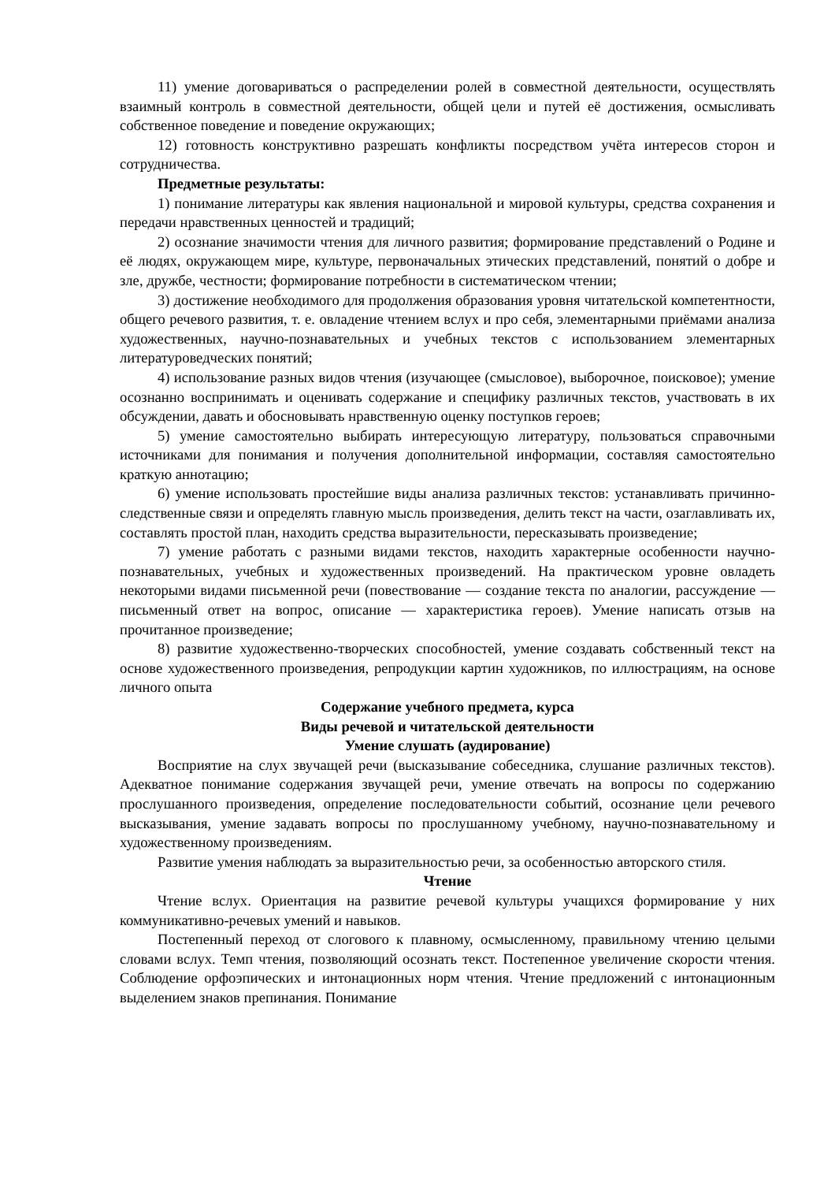11) умение договариваться о распределении ролей в совместной деятельности, осуществлять взаимный контроль в совместной деятельности, общей цели и путей её достижения, осмысливать собственное поведение и поведение окружающих;
12) готовность конструктивно разрешать конфликты посредством учёта интересов сторон и сотрудничества.
Предметные результаты:
1) понимание литературы как явления национальной и мировой культуры, средства сохранения и передачи нравственных ценностей и традиций;
2) осознание значимости чтения для личного развития; формирование представлений о Родине и её людях, окружающем мире, культуре, первоначальных этических представлений, понятий о добре и зле, дружбе, честности; формирование потребности в систематическом чтении;
3) достижение необходимого для продолжения образования уровня читательской компетентности, общего речевого развития, т. е. овладение чтением вслух и про себя, элементарными приёмами анализа художественных, научно-познавательных и учебных текстов с использованием элементарных литературоведческих понятий;
4) использование разных видов чтения (изучающее (смысловое), выборочное, поисковое); умение осознанно воспринимать и оценивать содержание и специфику различных текстов, участвовать в их обсуждении, давать и обосновывать нравственную оценку поступков героев;
5) умение самостоятельно выбирать интересующую литературу, пользоваться справочными источниками для понимания и получения дополнительной информации, составляя самостоятельно краткую аннотацию;
6) умение использовать простейшие виды анализа различных текстов: устанавливать причинно-следственные связи и определять главную мысль произведения, делить текст на части, озаглавливать их, составлять простой план, находить средства выразительности, пересказывать произведение;
7) умение работать с разными видами текстов, находить характерные особенности научно-познавательных, учебных и художественных произведений. На практическом уровне овладеть некоторыми видами письменной речи (повествование — создание текста по аналогии, рассуждение — письменный ответ на вопрос, описание — характеристика героев). Умение написать отзыв на прочитанное произведение;
8) развитие художественно-творческих способностей, умение создавать собственный текст на основе художественного произведения, репродукции картин художников, по иллюстрациям, на основе личного опыта
Содержание учебного предмета, курса
Виды речевой и читательской деятельности
Умение слушать (аудирование)
Восприятие на слух звучащей речи (высказывание собеседника, слушание различных текстов). Адекватное понимание содержания звучащей речи, умение отвечать на вопросы по содержанию прослушанного произведения, определение последовательности событий, осознание цели речевого высказывания, умение задавать вопросы по прослушанному учебному, научно-познавательному и художественному произведениям.
Развитие умения наблюдать за выразительностью речи, за особенностью авторского стиля.
Чтение
Чтение вслух. Ориентация на развитие речевой культуры учащихся формирование у них коммуникативно-речевых умений и навыков.
Постепенный переход от слогового к плавному, осмысленному, правильному чтению целыми словами вслух. Темп чтения, позволяющий осознать текст. Постепенное увеличение скорости чтения. Соблюдение орфоэпических и интонационных норм чтения. Чтение предложений с интонационным выделением знаков препинания. Понимание